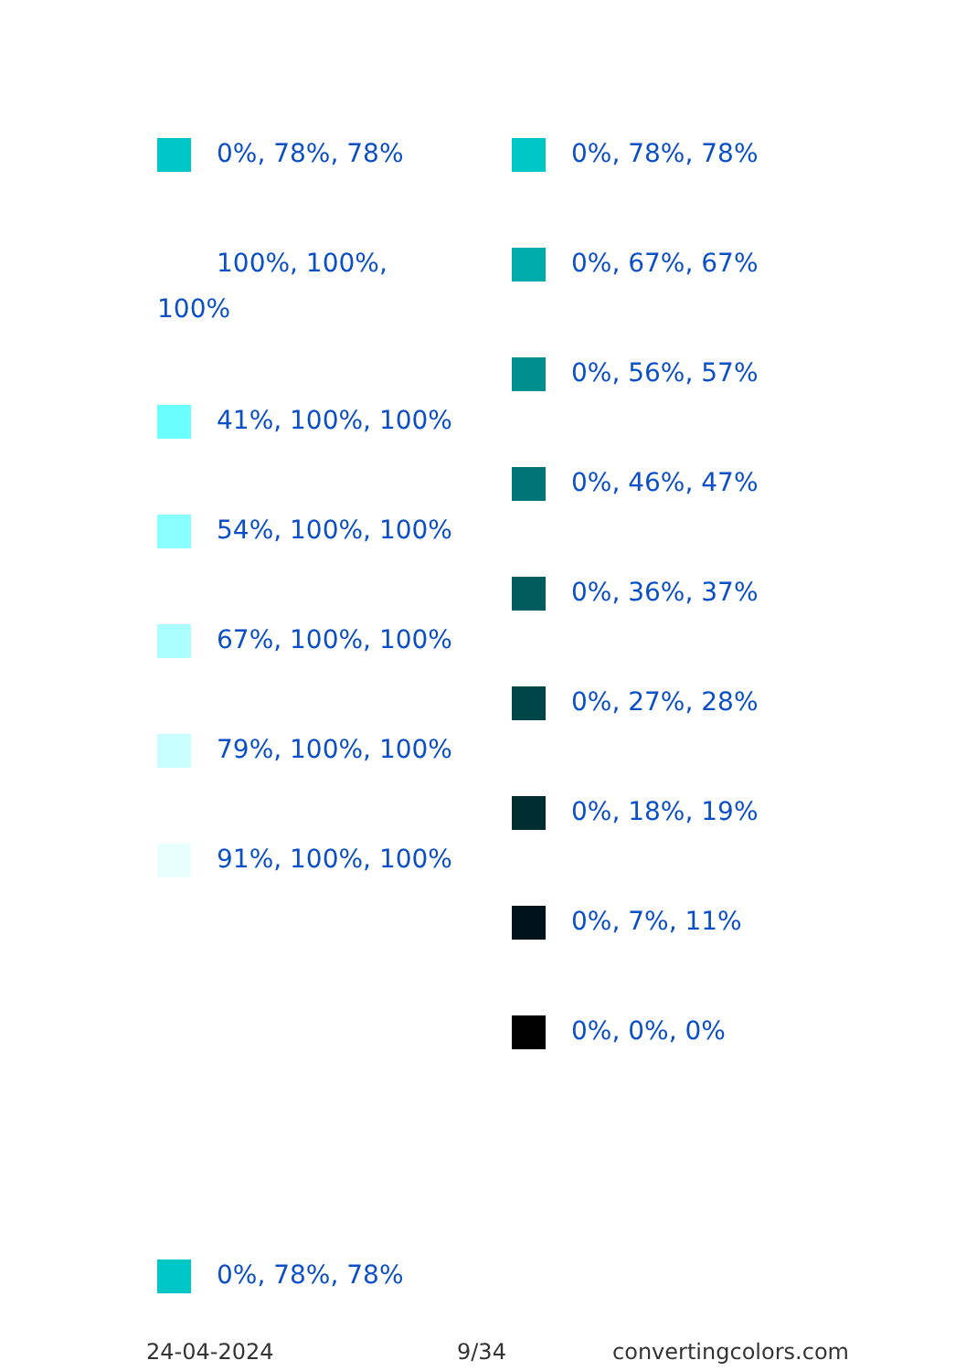0%, 78%, 78%
100%, 100%, 100%
41%, 100%, 100%
54%, 100%, 100%
67%, 100%, 100%
79%, 100%, 100%
91%, 100%, 100%
0%, 78%, 78%
0%, 67%, 67%
0%, 56%, 57%
0%, 46%, 47%
0%, 36%, 37%
0%, 27%, 28%
0%, 18%, 19%
0%, 7%, 11%
0%, 0%, 0%
0%, 78%, 78%
24-04-2024 9/34 convertingcolors.com